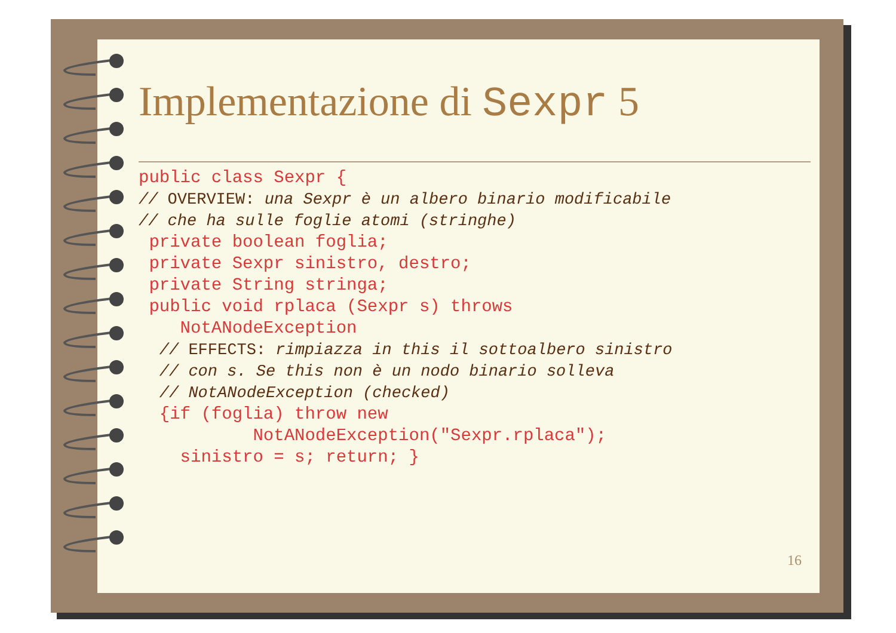Implementazione di Sexpr 5
public class Sexpr {
// OVERVIEW: una Sexpr è un albero binario modificabile
// che ha sulle foglie atomi (stringhe)
 private boolean foglia;
 private Sexpr sinistro, destro;
 private String stringa;
 public void rplaca (Sexpr s) throws
    NotANodeException
  // EFFECTS: rimpiazza in this il sottoalbero sinistro
  // con s. Se this non è un nodo binario solleva
  // NotANodeException (checked)
  {if (foglia) throw new
           NotANodeException("Sexpr.rplaca");
    sinistro = s; return; }
16